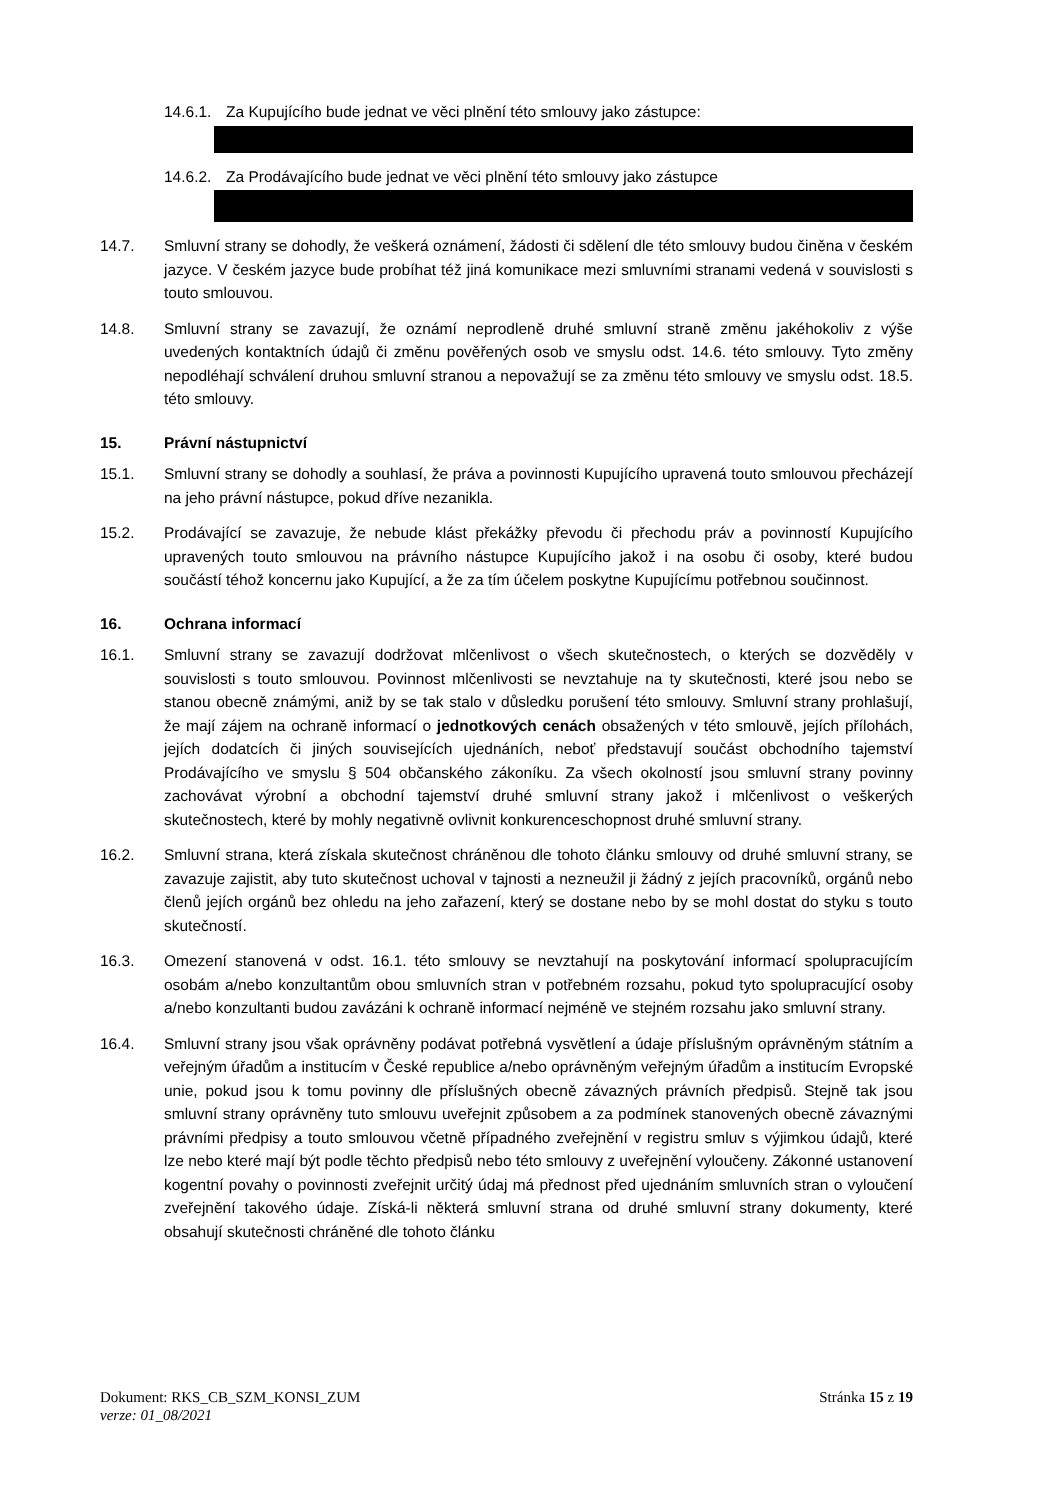14.6.1.
Za Kupujícího bude jednat ve věci plnění této smlouvy jako zástupce:
14.6.2.
Za Prodávajícího bude jednat ve věci plnění této smlouvy jako zástupce
14.7. Smluvní strany se dohodly, že veškerá oznámení, žádosti či sdělení dle této smlouvy budou činěna v českém jazyce. V českém jazyce bude probíhat též jiná komunikace mezi smluvními stranami vedená v souvislosti s touto smlouvou.
14.8. Smluvní strany se zavazují, že oznámí neprodleně druhé smluvní straně změnu jakéhokoliv z výše uvedených kontaktních údajů či změnu pověřených osob ve smyslu odst. 14.6. této smlouvy. Tyto změny nepodléhají schválení druhou smluvní stranou a nepovažují se za změnu této smlouvy ve smyslu odst. 18.5. této smlouvy.
15. Právní nástupnictví
15.1. Smluvní strany se dohodly a souhlasí, že práva a povinnosti Kupujícího upravená touto smlouvou přecházejí na jeho právní nástupce, pokud dříve nezanikla.
15.2. Prodávající se zavazuje, že nebude klást překážky převodu či přechodu práv a povinností Kupujícího upravených touto smlouvou na právního nástupce Kupujícího jakož i na osobu či osoby, které budou součástí téhož koncernu jako Kupující, a že za tím účelem poskytne Kupujícímu potřebnou součinnost.
16. Ochrana informací
16.1. Smluvní strany se zavazují dodržovat mlčenlivost o všech skutečnostech, o kterých se dozvěděly v souvislosti s touto smlouvou. Povinnost mlčenlivosti se nevztahuje na ty skutečnosti, které jsou nebo se stanou obecně známými, aniž by se tak stalo v důsledku porušení této smlouvy. Smluvní strany prohlašují, že mají zájem na ochraně informací o jednotkových cenách obsažených v této smlouvě, jejích přílohách, jejích dodatcích či jiných souvisejících ujednáních, neboť představují součást obchodního tajemství Prodávajícího ve smyslu § 504 občanského zákoníku. Za všech okolností jsou smluvní strany povinny zachovávat výrobní a obchodní tajemství druhé smluvní strany jakož i mlčenlivost o veškerých skutečnostech, které by mohly negativně ovlivnit konkurenceschopnost druhé smluvní strany.
16.2. Smluvní strana, která získala skutečnost chráněnou dle tohoto článku smlouvy od druhé smluvní strany, se zavazuje zajistit, aby tuto skutečnost uchoval v tajnosti a nezneužil ji žádný z jejích pracovníků, orgánů nebo členů jejích orgánů bez ohledu na jeho zařazení, který se dostane nebo by se mohl dostat do styku s touto skutečností.
16.3. Omezení stanovená v odst. 16.1. této smlouvy se nevztahují na poskytování informací spolupracujícím osobám a/nebo konzultantům obou smluvních stran v potřebném rozsahu, pokud tyto spolupracující osoby a/nebo konzultanti budou zavázáni k ochraně informací nejméně ve stejném rozsahu jako smluvní strany.
16.4. Smluvní strany jsou však oprávněny podávat potřebná vysvětlení a údaje příslušným oprávněným státním a veřejným úřadům a institucím v České republice a/nebo oprávněným veřejným úřadům a institucím Evropské unie, pokud jsou k tomu povinny dle příslušných obecně závazných právních předpisů. Stejně tak jsou smluvní strany oprávněny tuto smlouvu uveřejnit způsobem a za podmínek stanovených obecně závaznými právními předpisy a touto smlouvou včetně případného zveřejnění v registru smluv s výjimkou údajů, které lze nebo které mají být podle těchto předpisů nebo této smlouvy z uveřejnění vyloučeny. Zákonné ustanovení kogentní povahy o povinnosti zveřejnit určitý údaj má přednost před ujednáním smluvních stran o vyloučení zveřejnění takového údaje. Získá-li některá smluvní strana od druhé smluvní strany dokumenty, které obsahují skutečnosti chráněné dle tohoto článku
Dokument: RKS_CB_SZM_KONSI_ZUM
verze: 01_08/2021
Stránka 15 z 19